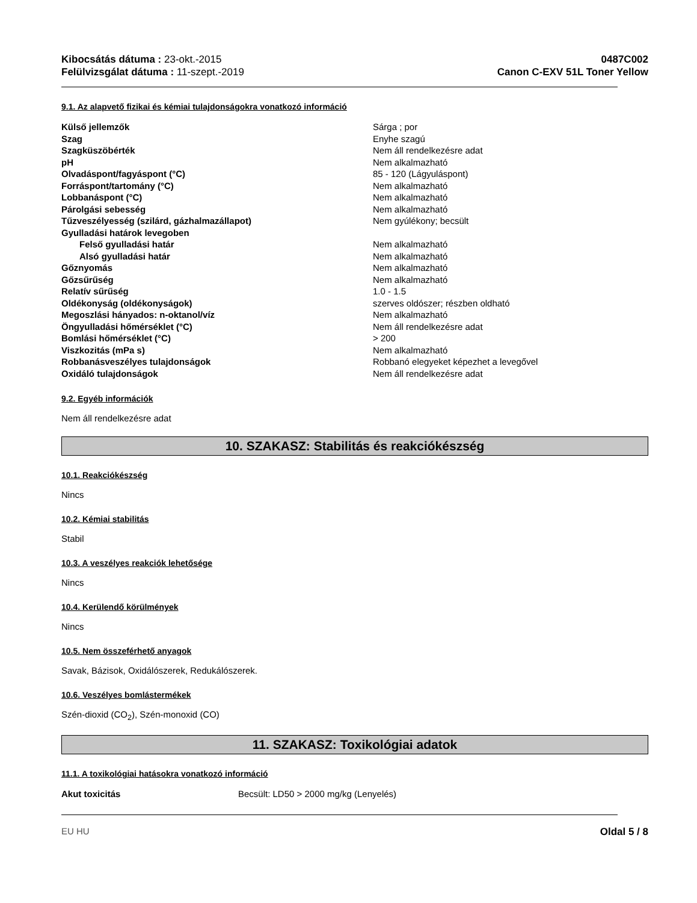Kibocsátás dátuma : 23-okt.-2015
Felülvizsgálat dátuma : 11-szept.-2019
0487C002
Canon C-EXV 51L Toner Yellow
9.1. Az alapvető fizikai és kémiai tulajdonságokra vonatkozó információ
| Külső jellemzők | Sárga ; por |
| Szag | Enyhe szagú |
| Szagküszöbérték | Nem áll rendelkezésre adat |
| pH | Nem alkalmazható |
| Olvadáspont/fagyáspont (°C) | 85 - 120 (Lágyuláspont) |
| Forráspont/tartomány (°C) | Nem alkalmazható |
| Lobbanáspont (°C) | Nem alkalmazható |
| Párolgási sebesség | Nem alkalmazható |
| Tűzveszélyesség (szilárd, gázhalmazállapot) | Nem gyúlékony; becsült |
| Gyulladási határok levegoben | |
| Felső gyulladási határ | Nem alkalmazható |
| Alsó gyulladási határ | Nem alkalmazható |
| Gőznyomás | Nem alkalmazható |
| Gőzsűrűség | Nem alkalmazható |
| Relatív sűrűség | 1.0 - 1.5 |
| Oldékonyság (oldékonyságok) | szerves oldószer; részben oldható |
| Megoszlási hányados: n-oktanol/víz | Nem alkalmazható |
| Öngyulladási hőmérséklet (°C) | Nem áll rendelkezésre adat |
| Bomlási hőmérséklet (°C) | > 200 |
| Viszkozitás (mPa s) | Nem alkalmazható |
| Robbanásveszélyes tulajdonságok | Robbanó elegyeket képezhet a levegővel |
| Oxidáló tulajdonságok | Nem áll rendelkezésre adat |
9.2. Egyéb információk
Nem áll rendelkezésre adat
10. SZAKASZ: Stabilitás és reakciókészség
10.1. Reakciókészség
Nincs
10.2. Kémiai stabilitás
Stabil
10.3. A veszélyes reakciók lehetősége
Nincs
10.4. Kerülendő körülmények
Nincs
10.5. Nem összeférhető anyagok
Savak, Bázisok, Oxidálószerek, Redukálószerek.
10.6. Veszélyes bomlástermékek
Szén-dioxid (CO<sub>2</sub>), Szén-monoxid (CO)
11. SZAKASZ: Toxikológiai adatok
11.1. A toxikológiai hatásokra vonatkozó információ
| Akut toxicitás | Becsült: LD50 > 2000 mg/kg (Lenyelés) |
EU HU Oldal 5 / 8